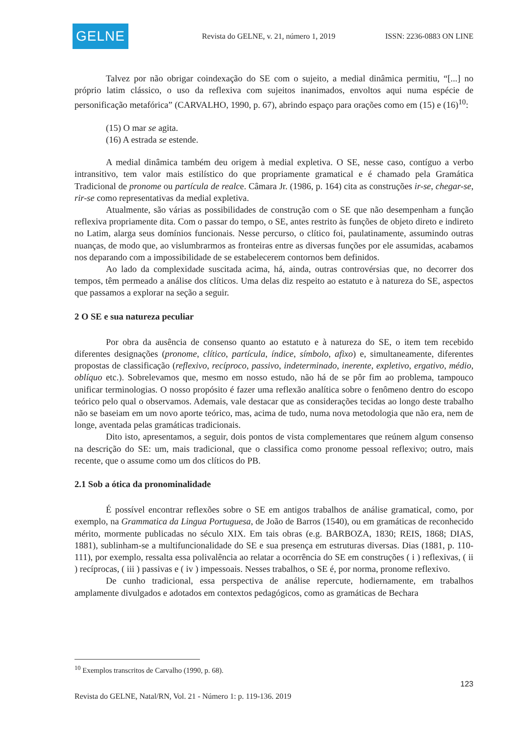GELNE
Revista do GELNE, v. 21, número 1, 2019 ISSN: 2236-0883 ON LINE
Talvez por não obrigar coindexação do SE com o sujeito, a medial dinâmica permitiu, “[...] no próprio latim clássico, o uso da reflexiva com sujeitos inanimados, envoltos aqui numa espécie de personificação metafórica” (CARVALHO, 1990, p. 67), abrindo espaço para orações como em (15) e (16)<sup>10</sup>:
(15) O mar se agita.
(16) A estrada se estende.
A medial dinâmica também deu origem à medial expletiva. O SE, nesse caso, contíguo a verbo intransitivo, tem valor mais estilístico do que propriamente gramatical e é chamado pela Gramática Tradicional de pronome ou partícula de realce. Câmara Jr. (1986, p. 164) cita as construções ir-se, chegar-se, rir-se como representativas da medial expletiva.
Atualmente, são várias as possibilidades de construção com o SE que não desempenham a função reflexiva propriamente dita. Com o passar do tempo, o SE, antes restrito às funções de objeto direto e indireto no Latim, alarga seus domínios funcionais. Nesse percurso, o clítico foi, paulatinamente, assumindo outras nuanças, de modo que, ao vislumbrarmos as fronteiras entre as diversas funções por ele assumidas, acabamos nos deparando com a impossibilidade de se estabelecerem contornos bem definidos.
Ao lado da complexidade suscitada acima, há, ainda, outras controvérsias que, no decorrer dos tempos, têm permeado a análise dos clíticos. Uma delas diz respeito ao estatuto e à natureza do SE, aspectos que passamos a explorar na seção a seguir.
2 O SE e sua natureza peculiar
Por obra da ausência de consenso quanto ao estatuto e à natureza do SE, o item tem recebido diferentes designações (pronome, clítico, partícula, índice, símbolo, afixo) e, simultaneamente, diferentes propostas de classificação (reflexivo, recíproco, passivo, indeterminado, inerente, expletivo, ergativo, médio, oblíquo etc.). Sobrelevamos que, mesmo em nosso estudo, não há de se pôr fim ao problema, tampouco unificar terminologias. O nosso propósito é fazer uma reflexão analítica sobre o fenômeno dentro do escopo teórico pelo qual o observamos. Ademais, vale destacar que as considerações tecidas ao longo deste trabalho não se baseiam em um novo aporte teórico, mas, acima de tudo, numa nova metodologia que não era, nem de longe, aventada pelas gramáticas tradicionais.
Dito isto, apresentamos, a seguir, dois pontos de vista complementares que reúnem algum consenso na descrição do SE: um, mais tradicional, que o classifica como pronome pessoal reflexivo; outro, mais recente, que o assume como um dos clíticos do PB.
2.1 Sob a ótica da pronominalidade
É possível encontrar reflexões sobre o SE em antigos trabalhos de análise gramatical, como, por exemplo, na Grammatica da Lingua Portuguesa, de João de Barros (1540), ou em gramáticas de reconhecido mérito, mormente publicadas no século XIX. Em tais obras (e.g. BARBOZA, 1830; REIS, 1868; DIAS, 1881), sublinham-se a multifuncionalidade do SE e sua presença em estruturas diversas. Dias (1881, p. 110-111), por exemplo, ressalta essa polivalência ao relatar a ocorrência do SE em construções ( i ) reflexivas, ( ii ) recíprocas, ( iii ) passivas e ( iv ) impessoais. Nesses trabalhos, o SE é, por norma, pronome reflexivo.
De cunho tradicional, essa perspectiva de análise repercute, hodiernamente, em trabalhos amplamente divulgados e adotados em contextos pedagógicos, como as gramáticas de Bechara
<sup>10</sup> Exemplos transcritos de Carvalho (1990, p. 68).
123
Revista do GELNE, Natal/RN, Vol. 21 - Número 1: p. 119-136. 2019